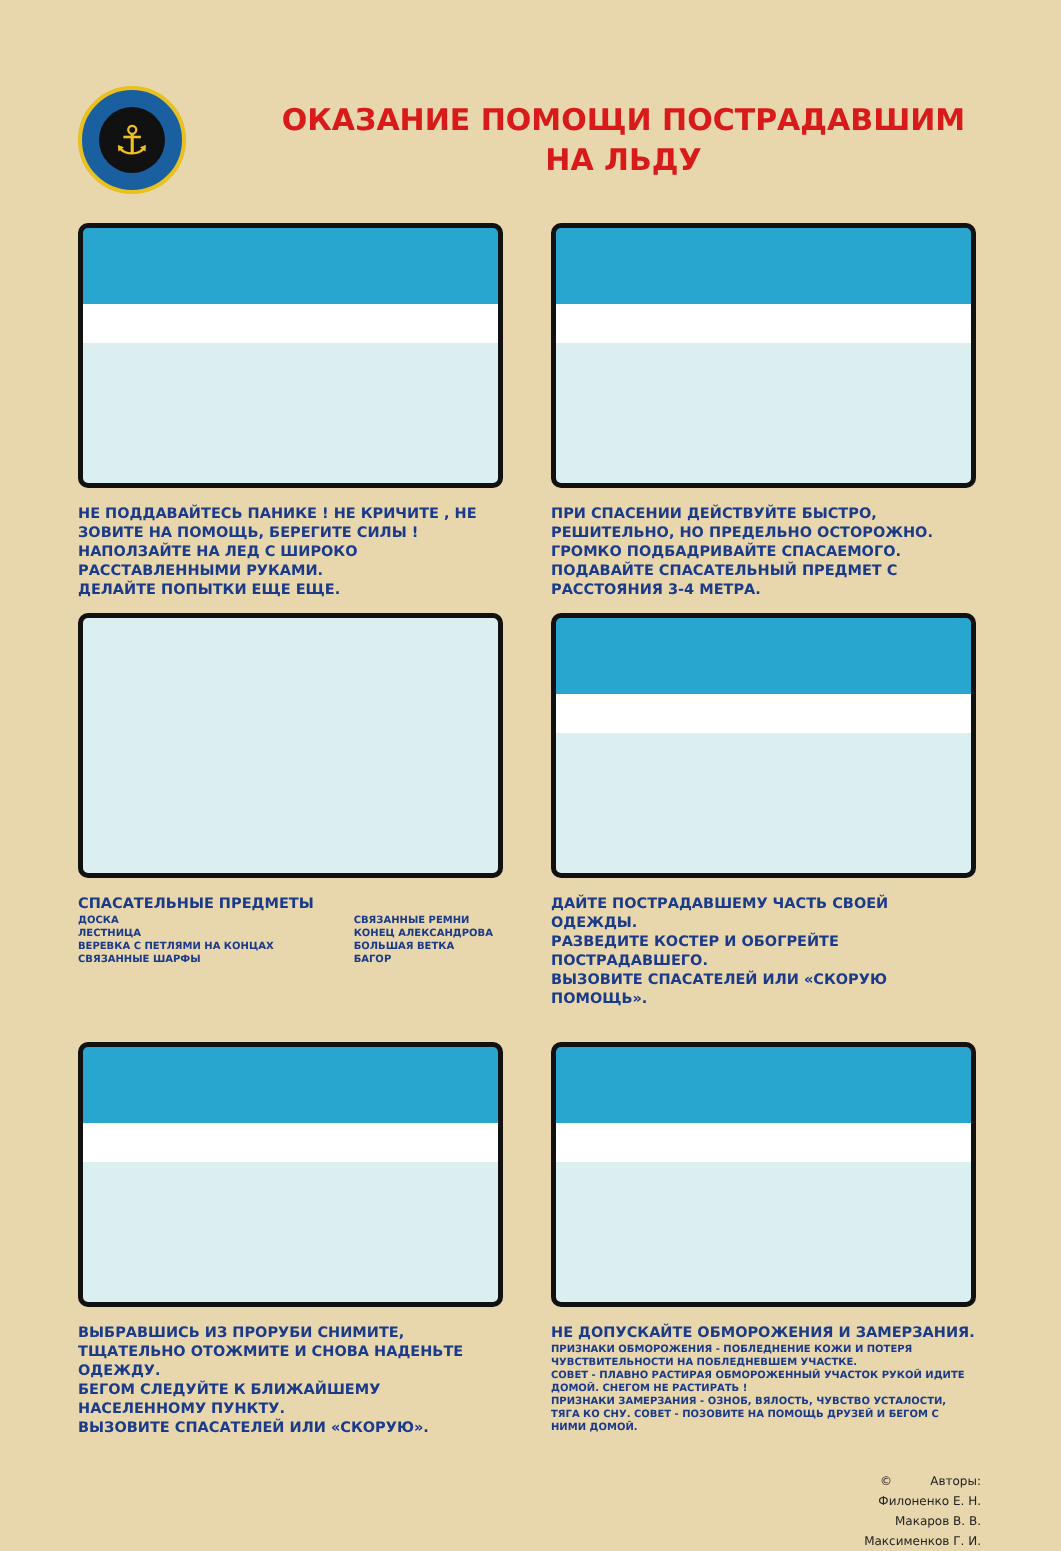⚓
ОКАЗАНИЕ ПОМОЩИ ПОСТРАДАВШИМ
НА ЛЬДУ
НЕ ПОДДАВАЙТЕСЬ ПАНИКЕ ! НЕ КРИЧИТЕ , НЕ ЗОВИТЕ НА ПОМОЩЬ, БЕРЕГИТЕ СИЛЫ !
НАПОЛЗАЙТЕ НА ЛЕД С ШИРОКО РАССТАВЛЕННЫМИ РУКАМИ.
ДЕЛАЙТЕ ПОПЫТКИ ЕЩЕ ЕЩЕ.
ПРИ СПАСЕНИИ ДЕЙСТВУЙТЕ БЫСТРО, РЕШИТЕЛЬНО, НО ПРЕДЕЛЬНО ОСТОРОЖНО.
ГРОМКО ПОДБАДРИВАЙТЕ СПАСАЕМОГО.
ПОДАВАЙТЕ СПАСАТЕЛЬНЫЙ ПРЕДМЕТ С РАССТОЯНИЯ 3-4 МЕТРА.
СПАСАТЕЛЬНЫЕ ПРЕДМЕТЫ
ДОСКА
ЛЕСТНИЦА
ВЕРЕВКА С ПЕТЛЯМИ НА КОНЦАХ
СВЯЗАННЫЕ ШАРФЫ
СВЯЗАННЫЕ РЕМНИ
КОНЕЦ АЛЕКСАНДРОВА
БОЛЬШАЯ ВЕТКА
БАГОР
ДАЙТЕ ПОСТРАДАВШЕМУ ЧАСТЬ СВОЕЙ ОДЕЖДЫ.
РАЗВЕДИТЕ КОСТЕР И ОБОГРЕЙТЕ ПОСТРАДАВШЕГО.
ВЫЗОВИТЕ СПАСАТЕЛЕЙ ИЛИ «СКОРУЮ ПОМОЩЬ».
ВЫБРАВШИСЬ ИЗ ПРОРУБИ СНИМИТЕ, ТЩАТЕЛЬНО ОТОЖМИТЕ И СНОВА НАДЕНЬТЕ ОДЕЖДУ.
БЕГОМ СЛЕДУЙТЕ К БЛИЖАЙШЕМУ НАСЕЛЕННОМУ ПУНКТУ.
ВЫЗОВИТЕ СПАСАТЕЛЕЙ ИЛИ «СКОРУЮ».
НЕ ДОПУСКАЙТЕ ОБМОРОЖЕНИЯ И ЗАМЕРЗАНИЯ.
ПРИЗНАКИ ОБМОРОЖЕНИЯ - ПОБЛЕДНЕНИЕ КОЖИ И ПОТЕРЯ ЧУВСТВИТЕЛЬНОСТИ НА ПОБЛЕДНЕВШЕМ УЧАСТКЕ.
СОВЕТ - ПЛАВНО РАСТИРАЯ ОБМОРОЖЕННЫЙ УЧАСТОК РУКОЙ ИДИТЕ ДОМОЙ. СНЕГОМ НЕ РАСТИРАТЬ !
ПРИЗНАКИ ЗАМЕРЗАНИЯ - ОЗНОБ, ВЯЛОСТЬ, ЧУВСТВО УСТАЛОСТИ, ТЯГА КО СНУ. СОВЕТ - ПОЗОВИТЕ НА ПОМОЩЬ ДРУЗЕЙ И БЕГОМ С НИМИ ДОМОЙ.
© Авторы:
Филоненко Е. Н.
Макаров В. В.
Максименков Г. И.